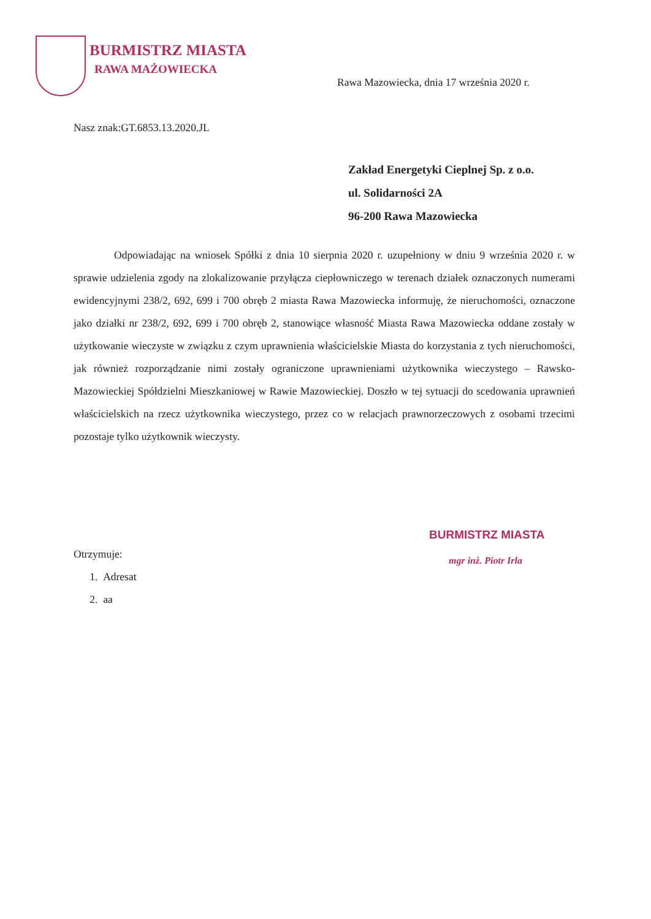BURMISTRZ MIASTA
RAWA MAŻOWIECKA
Rawa Mazowiecka, dnia 17 września 2020 r.
Nasz znak:GT.6853.13.2020.JL
Zakład Energetyki Cieplnej Sp. z o.o.
ul. Solidarności 2A
96-200 Rawa Mazowiecka
Odpowiadając na wniosek Spółki z dnia 10 sierpnia 2020 r. uzupełniony w dniu 9 września 2020 r. w sprawie udzielenia zgody na zlokalizowanie przyłącza ciepłowniczego w terenach działek oznaczonych numerami ewidencyjnymi 238/2, 692, 699 i 700 obręb 2 miasta Rawa Mazowiecka informuję, że nieruchomości, oznaczone jako działki nr 238/2, 692, 699 i 700 obręb 2, stanowiące własność Miasta Rawa Mazowiecka oddane zostały w użytkowanie wieczyste w związku z czym uprawnienia właścicielskie Miasta do korzystania z tych nieruchomości, jak również rozporządzanie nimi zostały ograniczone uprawnieniami użytkownika wieczystego – Rawsko-Mazowieckiej Spółdzielni Mieszkaniowej w Rawie Mazowieckiej. Doszło w tej sytuacji do scedowania uprawnień właścicielskich na rzecz użytkownika wieczystego, przez co w relacjach prawnorzeczowych z osobami trzecimi pozostaje tylko użytkownik wieczysty.
BURMISTRZ MIASTA
mgr inż. Piotr Irla
Otrzymuje:
1. Adresat
2. aa